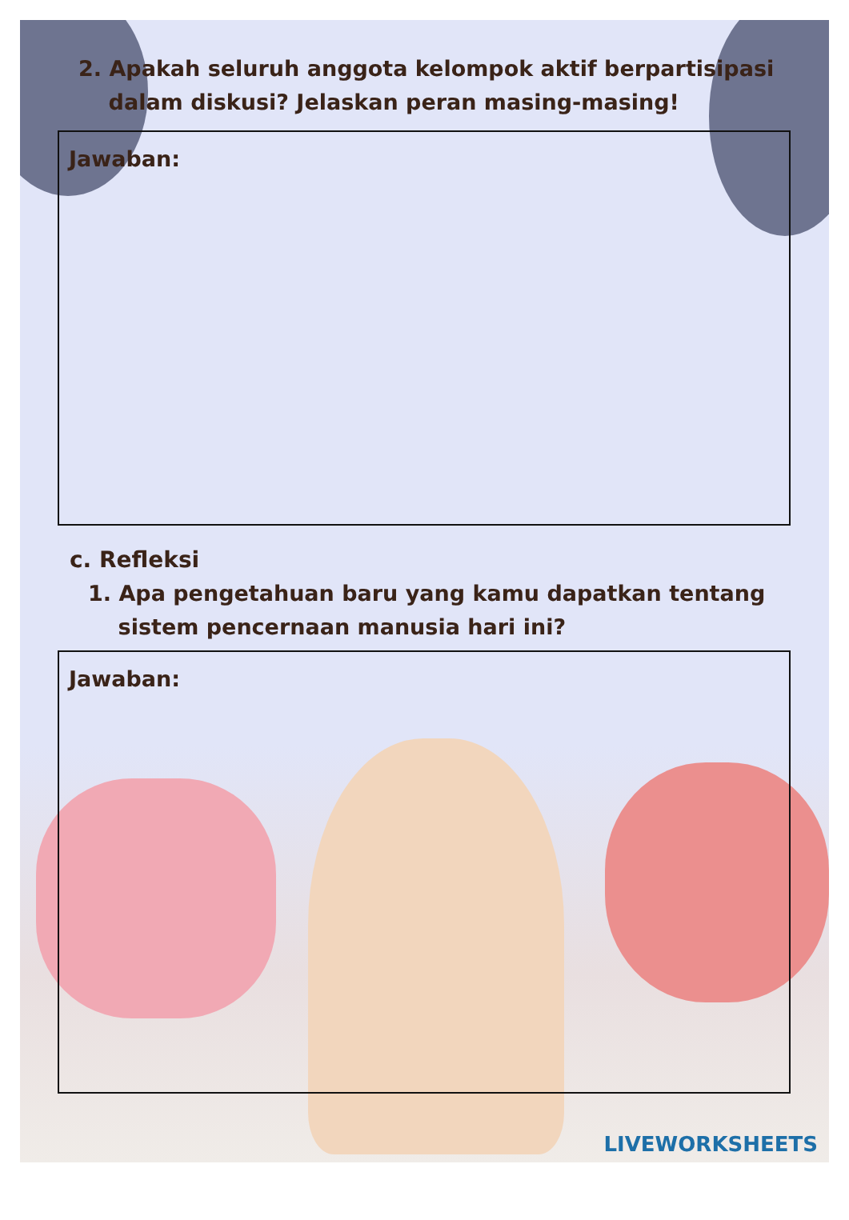2. Apakah seluruh anggota kelompok aktif berpartisipasi
dalam diskusi? Jelaskan peran masing-masing!
Jawaban:
c. Refleksi
1. Apa pengetahuan baru yang kamu dapatkan tentang
sistem pencernaan manusia hari ini?
Jawaban:
LIVEWORKSHEETS